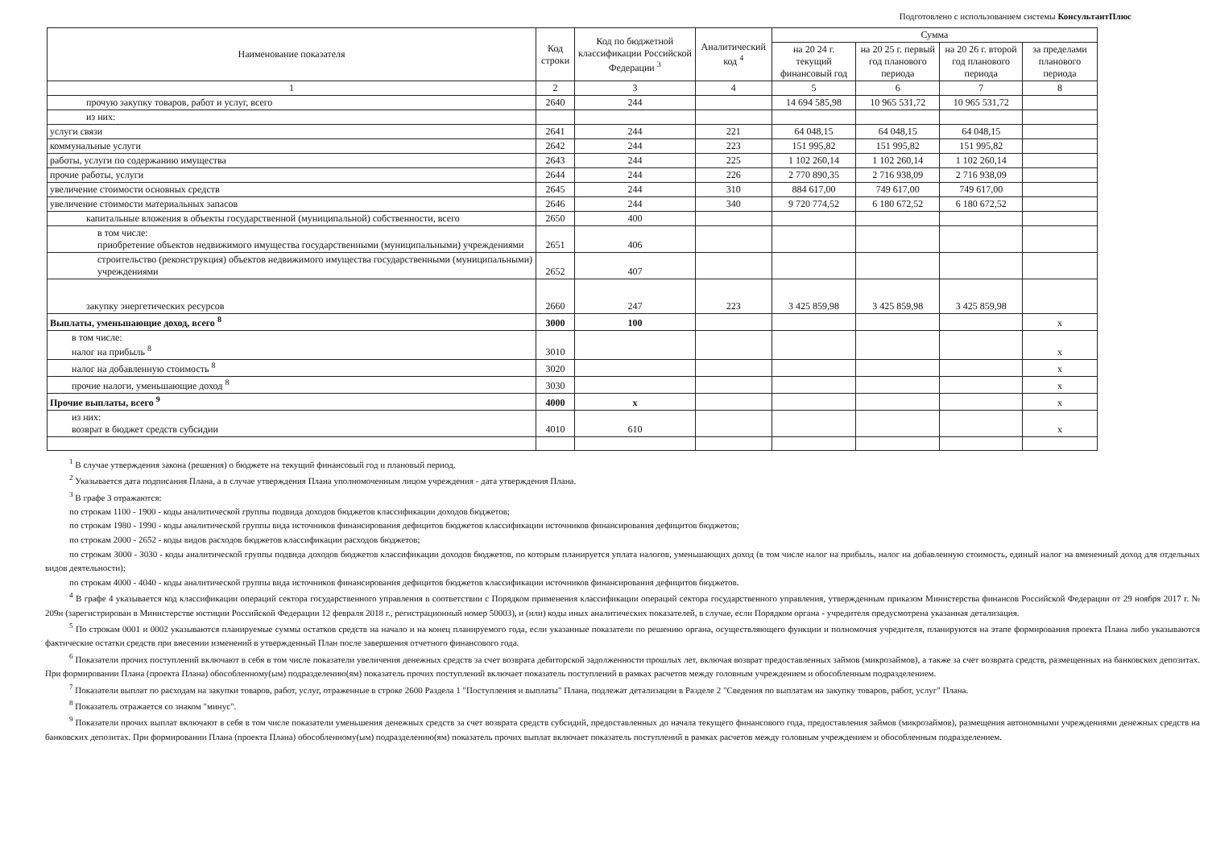Подготовлено с использованием системы КонсультантПлюс
| Наименование показателя | Код строки | Код по бюджетной классификации Российской Федерации <sup>3</sup> | Аналитический код <sup>4</sup> | Сумма | | | |
| --- | --- | --- | --- | --- | --- | --- | --- |
| | | | | на 20 24 г. текущий финансовый год | на 20 25 г. первый год планового периода | на 20 26 г. второй год планового периода | за пределами планового периода |
| 1 | 2 | 3 | 4 | 5 | 6 | 7 | 8 |
| прочую закупку товаров, работ и услуг, всего | 2640 | 244 | | 14 694 585,98 | 10 965 531,72 | 10 965 531,72 | |
| из них: | | | | | | | |
| услуги связи | 2641 | 244 | 221 | 64 048,15 | 64 048,15 | 64 048,15 | |
| коммунальные услуги | 2642 | 244 | 223 | 151 995,82 | 151 995,82 | 151 995,82 | |
| работы, услуги по содержанию имущества | 2643 | 244 | 225 | 1 102 260,14 | 1 102 260,14 | 1 102 260,14 | |
| прочие работы, услуги | 2644 | 244 | 226 | 2 770 890,35 | 2 716 938,09 | 2 716 938,09 | |
| увеличение стоимости основных средств | 2645 | 244 | 310 | 884 617,00 | 749 617,00 | 749 617,00 | |
| увеличение стоимости материальных запасов | 2646 | 244 | 340 | 9 720 774,52 | 6 180 672,52 | 6 180 672,52 | |
| капитальные вложения в объекты государственной (муниципальной) собственности, всего | 2650 | 400 | | | | | |
| в том числе: приобретение объектов недвижимого имущества государственными (муниципальными) учреждениями | 2651 | 406 | | | | | |
| строительство (реконструкция) объектов недвижимого имущества государственными (муниципальными) учреждениями | 2652 | 407 | | | | | |
| закупку энергетических ресурсов | 2660 | 247 | 223 | 3 425 859,98 | 3 425 859,98 | 3 425 859,98 | |
| Выплаты, уменьшающие доход, всего <sup>8</sup> | 3000 | 100 | | | | | x |
| в том числе: налог на прибыль <sup>8</sup> | 3010 | | | | | | x |
| налог на добавленную стоимость <sup>8</sup> | 3020 | | | | | | x |
| прочие налоги, уменьшающие доход <sup>8</sup> | 3030 | | | | | | x |
| Прочие выплаты, всего <sup>9</sup> | 4000 | x | | | | | x |
| из них: возврат в бюджет средств субсидии | 4010 | 610 | | | | | x |
<sup>1</sup> В случае утверждения закона (решения) о бюджете на текущий финансовый год и плановый период.
<sup>2</sup> Указывается дата подписания Плана, а в случае утверждения Плана уполномоченным лицом учреждения - дата утверждения Плана.
<sup>3</sup> В графе 3 отражаются:
по строкам 1100 - 1900 - коды аналитической группы подвида доходов бюджетов классификации доходов бюджетов;
по строкам 1980 - 1990 - коды аналитической группы вида источников финансирования дефицитов бюджетов классификации источников финансирования дефицитов бюджетов;
по строкам 2000 - 2652 - коды видов расходов бюджетов классификации расходов бюджетов;
по строкам 3000 - 3030 - коды аналитической группы подвида доходов бюджетов классификации доходов бюджетов, по которым планируется уплата налогов, уменьшающих доход (в том числе налог на прибыль, налог на добавленную стоимость, единый налог на вмененный доход для отдельных видов деятельности);
по строкам 4000 - 4040 - коды аналитической группы вида источников финансирования дефицитов бюджетов классификации источников финансирования дефицитов бюджетов.
<sup>4</sup> В графе 4 указывается код классификации операций сектора государственного управления в соответствии с Порядком применения классификации операций сектора государственного управления, утвержденным приказом Министерства финансов Российской Федерации от 29 ноября 2017 г. № 209н (зарегистрирован в Министерстве юстиции Российской Федерации 12 февраля 2018 г., регистрационный номер 50003), и (или) коды иных аналитических показателей, в случае, если Порядком органа - учредителя предусмотрена указанная детализация.
<sup>5</sup> По строкам 0001 и 0002 указываются планируемые суммы остатков средств на начало и на конец планируемого года, если указанные показатели по решению органа, осуществляющего функции и полномочия учредителя, планируются на этапе формирования проекта Плана либо указываются фактические остатки средств при внесении изменений в утвержденный План после завершения отчетного финансового года.
<sup>6</sup> Показатели прочих поступлений включают в себя в том числе показатели увеличения денежных средств за счет возврата дебиторской задолженности прошлых лет, включая возврат предоставленных займов (микрозаймов), а также за счет возврата средств, размещенных на банковских депозитах. При формировании Плана (проекта Плана) обособленному(ым) подразделению(ям) показатель прочих поступлений включает показатель поступлений в рамках расчетов между головным учреждением и обособленным подразделением.
<sup>7</sup> Показатели выплат по расходам на закупки товаров, работ, услуг, отраженные в строке 2600 Раздела 1 "Поступления и выплаты" Плана, подлежат детализации в Разделе 2 "Сведения по выплатам на закупку товаров, работ, услуг" Плана.
<sup>8</sup> Показатель отражается со знаком "минус".
<sup>9</sup> Показатели прочих выплат включают в себя в том числе показатели уменьшения денежных средств за счет возврата средств субсидий, предоставленных до начала текущего финансового года, предоставления займов (микрозаймов), размещения автономными учреждениями денежных средств на банковских депозитах. При формировании Плана (проекта Плана) обособленному(ым) подразделению(ям) показатель прочих выплат включает показатель поступлений в рамках расчетов между головным учреждением и обособленным подразделением.